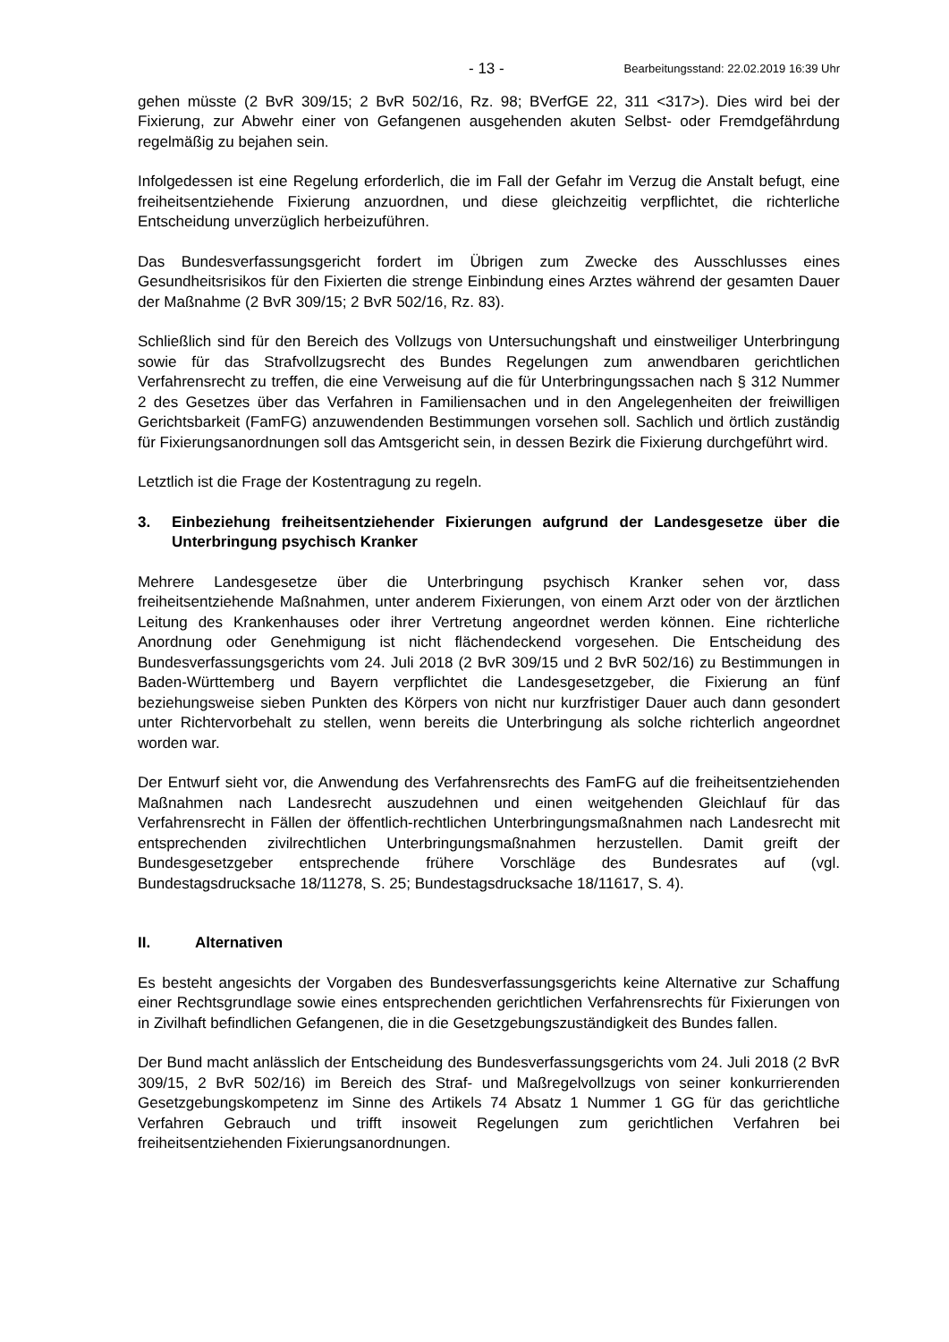- 13 - Bearbeitungsstand: 22.02.2019 16:39 Uhr
gehen müsste (2 BvR 309/15; 2 BvR 502/16, Rz. 98; BVerfGE 22, 311 <317>). Dies wird bei der Fixierung, zur Abwehr einer von Gefangenen ausgehenden akuten Selbst- oder Fremdgefährdung regelmäßig zu bejahen sein.
Infolgedessen ist eine Regelung erforderlich, die im Fall der Gefahr im Verzug die Anstalt befugt, eine freiheitsentziehende Fixierung anzuordnen, und diese gleichzeitig verpflichtet, die richterliche Entscheidung unverzüglich herbeizuführen.
Das Bundesverfassungsgericht fordert im Übrigen zum Zwecke des Ausschlusses eines Gesundheitsrisikos für den Fixierten die strenge Einbindung eines Arztes während der gesamten Dauer der Maßnahme (2 BvR 309/15; 2 BvR 502/16, Rz. 83).
Schließlich sind für den Bereich des Vollzugs von Untersuchungshaft und einstweiliger Unterbringung sowie für das Strafvollzugsrecht des Bundes Regelungen zum anwendbaren gerichtlichen Verfahrensrecht zu treffen, die eine Verweisung auf die für Unterbringungssachen nach § 312 Nummer 2 des Gesetzes über das Verfahren in Familiensachen und in den Angelegenheiten der freiwilligen Gerichtsbarkeit (FamFG) anzuwendenden Bestimmungen vorsehen soll. Sachlich und örtlich zuständig für Fixierungsanordnungen soll das Amtsgericht sein, in dessen Bezirk die Fixierung durchgeführt wird.
Letztlich ist die Frage der Kostentragung zu regeln.
3. Einbeziehung freiheitsentziehender Fixierungen aufgrund der Landesgesetze über die Unterbringung psychisch Kranker
Mehrere Landesgesetze über die Unterbringung psychisch Kranker sehen vor, dass freiheitsentziehende Maßnahmen, unter anderem Fixierungen, von einem Arzt oder von der ärztlichen Leitung des Krankenhauses oder ihrer Vertretung angeordnet werden können. Eine richterliche Anordnung oder Genehmigung ist nicht flächendeckend vorgesehen. Die Entscheidung des Bundesverfassungsgerichts vom 24. Juli 2018 (2 BvR 309/15 und 2 BvR 502/16) zu Bestimmungen in Baden-Württemberg und Bayern verpflichtet die Landesgesetzgeber, die Fixierung an fünf beziehungsweise sieben Punkten des Körpers von nicht nur kurzfristiger Dauer auch dann gesondert unter Richtervorbehalt zu stellen, wenn bereits die Unterbringung als solche richterlich angeordnet worden war.
Der Entwurf sieht vor, die Anwendung des Verfahrensrechts des FamFG auf die freiheitsentziehenden Maßnahmen nach Landesrecht auszudehnen und einen weitgehenden Gleichlauf für das Verfahrensrecht in Fällen der öffentlich-rechtlichen Unterbringungsmaßnahmen nach Landesrecht mit entsprechenden zivilrechtlichen Unterbringungsmaßnahmen herzustellen. Damit greift der Bundesgesetzgeber entsprechende frühere Vorschläge des Bundesrates auf (vgl. Bundestagsdrucksache 18/11278, S. 25; Bundestagsdrucksache 18/11617, S. 4).
II. Alternativen
Es besteht angesichts der Vorgaben des Bundesverfassungsgerichts keine Alternative zur Schaffung einer Rechtsgrundlage sowie eines entsprechenden gerichtlichen Verfahrensrechts für Fixierungen von in Zivilhaft befindlichen Gefangenen, die in die Gesetzgebungszuständigkeit des Bundes fallen.
Der Bund macht anlässlich der Entscheidung des Bundesverfassungsgerichts vom 24. Juli 2018 (2 BvR 309/15, 2 BvR 502/16) im Bereich des Straf- und Maßregelvollzugs von seiner konkurrierenden Gesetzgebungskompetenz im Sinne des Artikels 74 Absatz 1 Nummer 1 GG für das gerichtliche Verfahren Gebrauch und trifft insoweit Regelungen zum gerichtlichen Verfahren bei freiheitsentziehenden Fixierungsanordnungen.